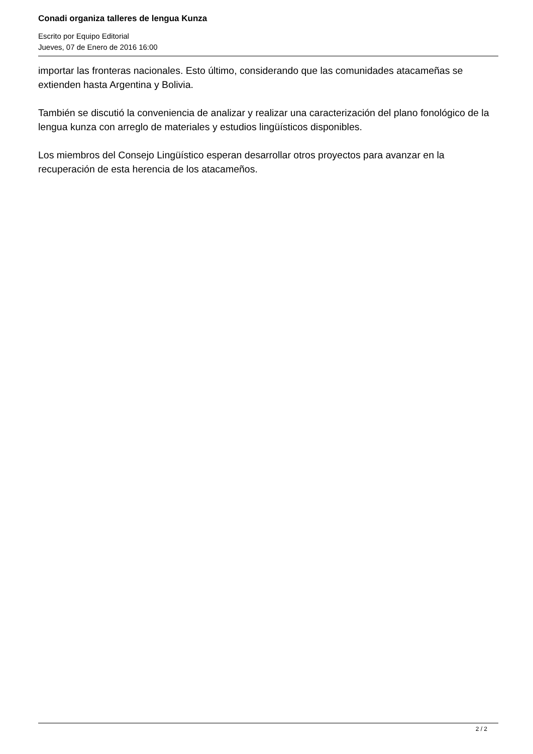Conadi organiza talleres de lengua Kunza
Escrito por Equipo Editorial
Jueves, 07 de Enero de 2016 16:00
importar las fronteras nacionales. Esto último, considerando que las comunidades atacameñas se extienden hasta Argentina y Bolivia.
También se discutió la conveniencia de analizar y realizar una caracterización del plano fonológico de la lengua kunza con arreglo de materiales y estudios lingüísticos disponibles.
Los miembros del Consejo Lingüístico esperan desarrollar otros proyectos para avanzar en la recuperación de esta herencia de los atacameños.
2 / 2